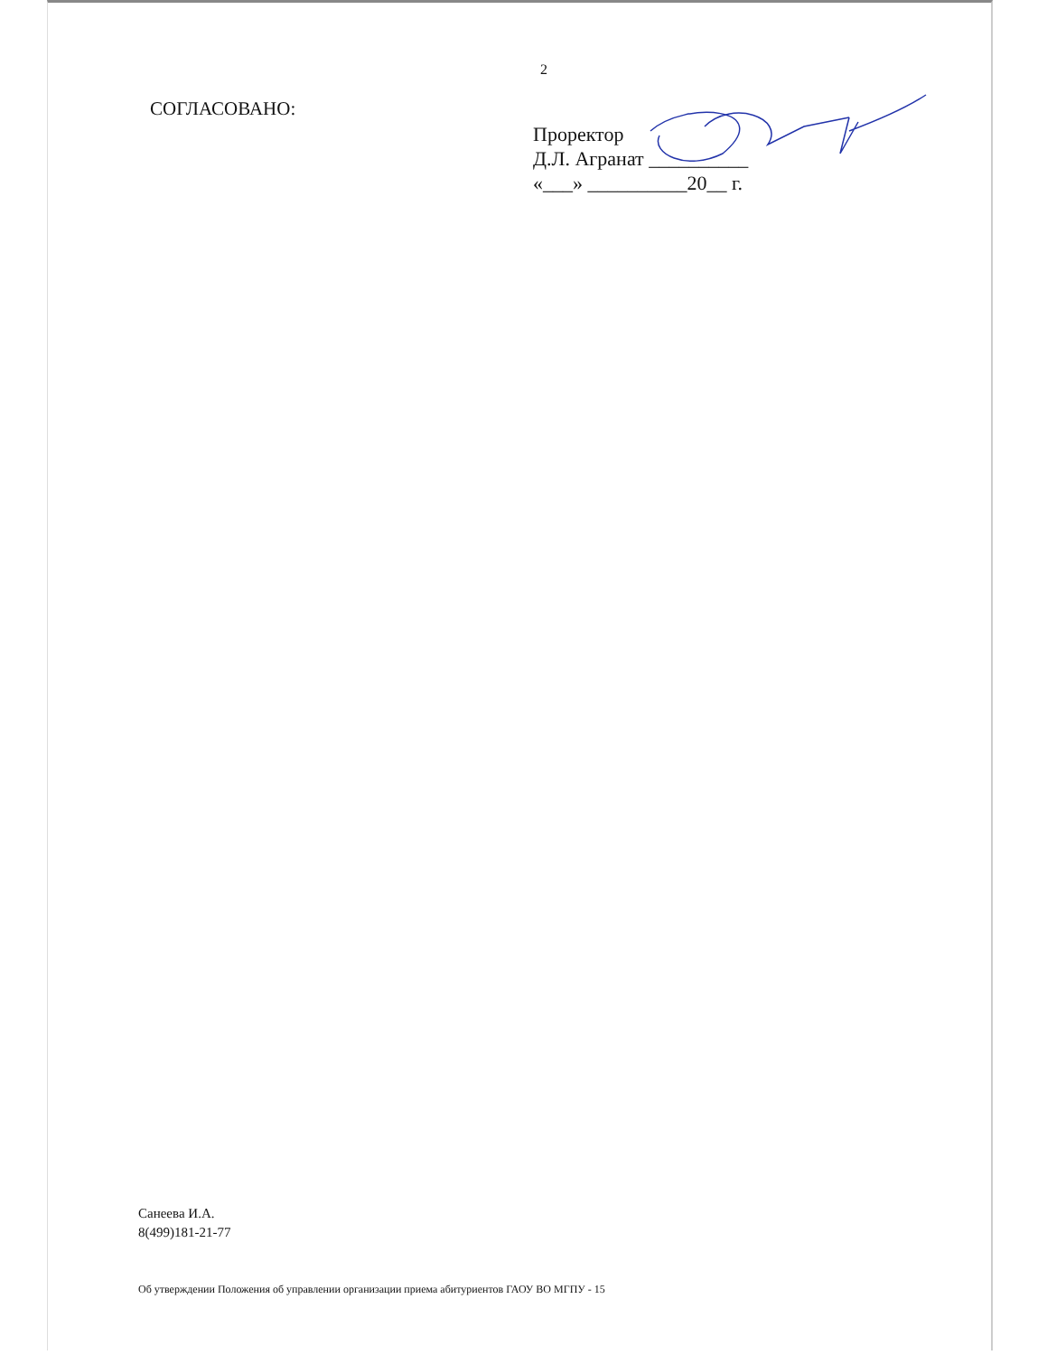2
СОГЛАСОВАНО:
Проректор
Д.Л. Агранат __________
«___» __________20__ г.
Санеева И.А.
8(499)181-21-77
Об утверждении Положения об управлении организации приема абитуриентов ГАОУ ВО МГПУ - 15